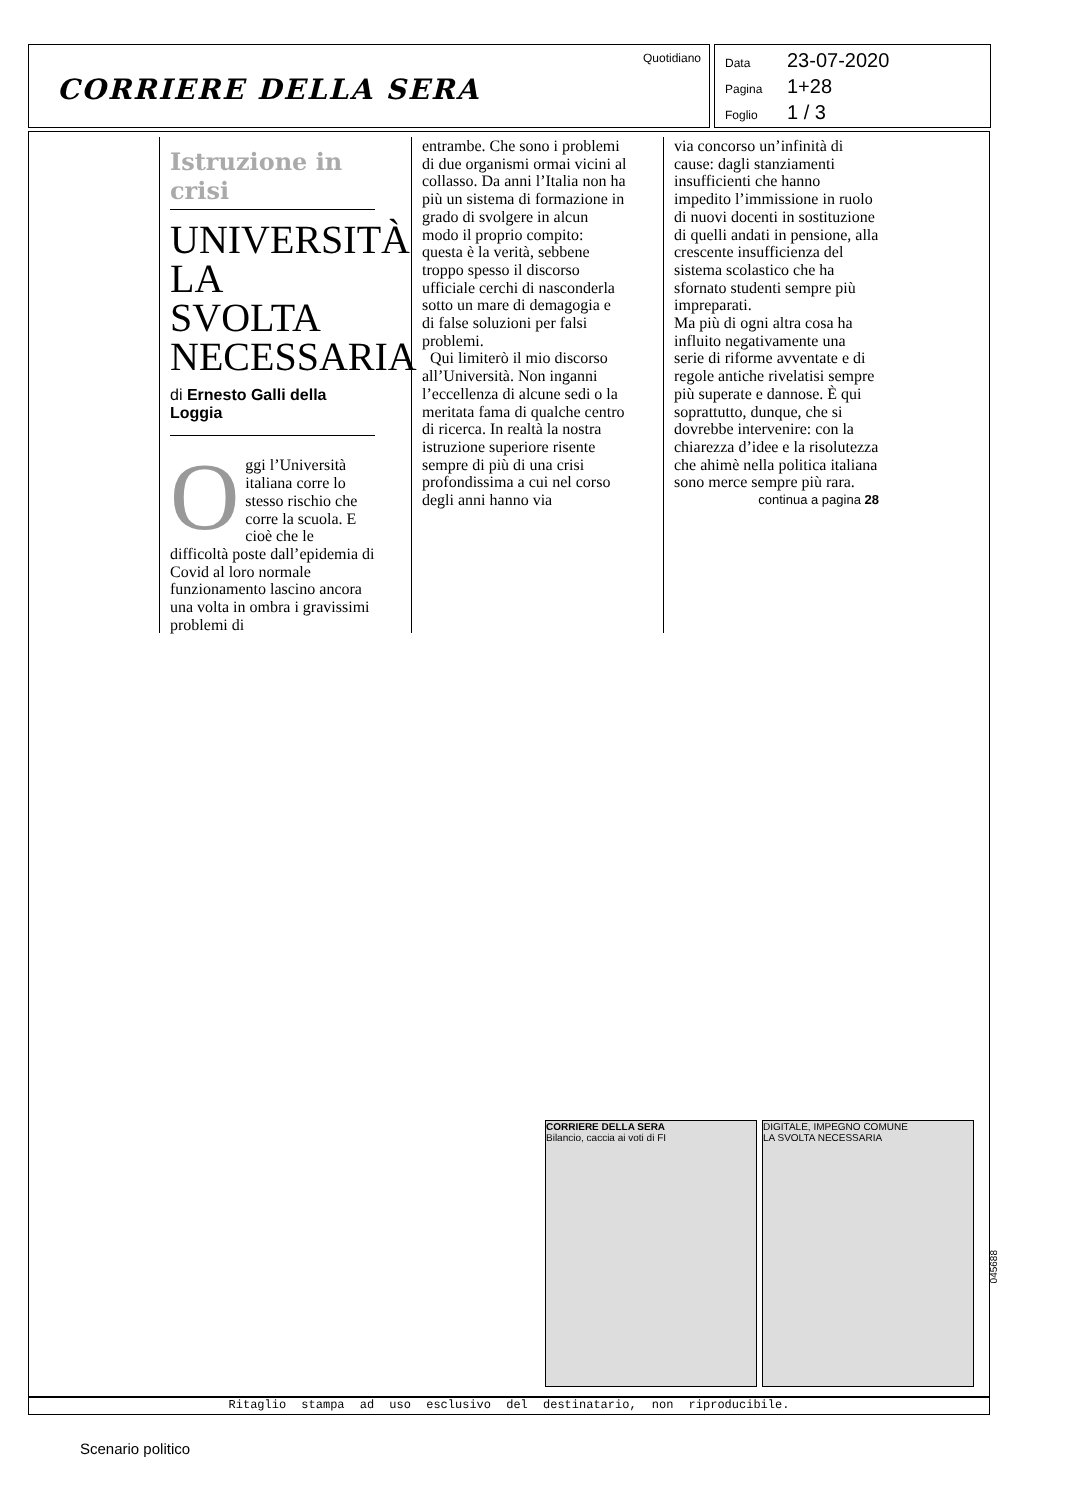CORRIERE DELLA SERA
Quotidiano
Data 23-07-2020
Pagina 1+28
Foglio 1 / 3
Istruzione in crisi
UNIVERSITÀ LA SVOLTA NECESSARIA
di Ernesto Galli della Loggia
Oggi l’Università italiana corre lo stesso rischio che corre la scuola. E cioè che le difficoltà poste dall’epidemia di Covid al loro normale funzionamento lascino ancora una volta in ombra i gravissimi problemi di
entrambe. Che sono i problemi di due organismi ormai vicini al collasso. Da anni l’Italia non ha più un sistema di formazione in grado di svolgere in alcun modo il proprio compito: questa è la verità, sebbene troppo spesso il discorso ufficiale cerchi di nasconderla sotto un mare di demagogia e di false soluzioni per falsi problemi.
Qui limiterò il mio discorso all’Università. Non inganni l’eccellenza di alcune sedi o la meritata fama di qualche centro di ricerca. In realtà la nostra istruzione superiore risente sempre di più di una crisi profondissima a cui nel corso degli anni hanno via
via concorso un’infinità di cause: dagli stanziamenti insufficienti che hanno impedito l’immissione in ruolo di nuovi docenti in sostituzione di quelli andati in pensione, alla crescente insufficienza del sistema scolastico che ha sfornato studenti sempre più impreparati.
Ma più di ogni altra cosa ha influito negativamente una serie di riforme avventate e di regole antiche rivelatisi sempre più superate e dannose. È qui soprattutto, dunque, che si dovrebbe intervenire: con la chiarezza d’idee e la risolutezza che ahimè nella politica italiana sono merce sempre più rara.
continua a pagina 28
CORRIERE DELLA SERA
Bilancio, caccia ai voti di FI
DIGITALE, IMPEGNO COMUNE
LA SVOLTA NECESSARIA
045688
Ritaglio stampa ad uso esclusivo del destinatario, non riproducibile.
Scenario politico